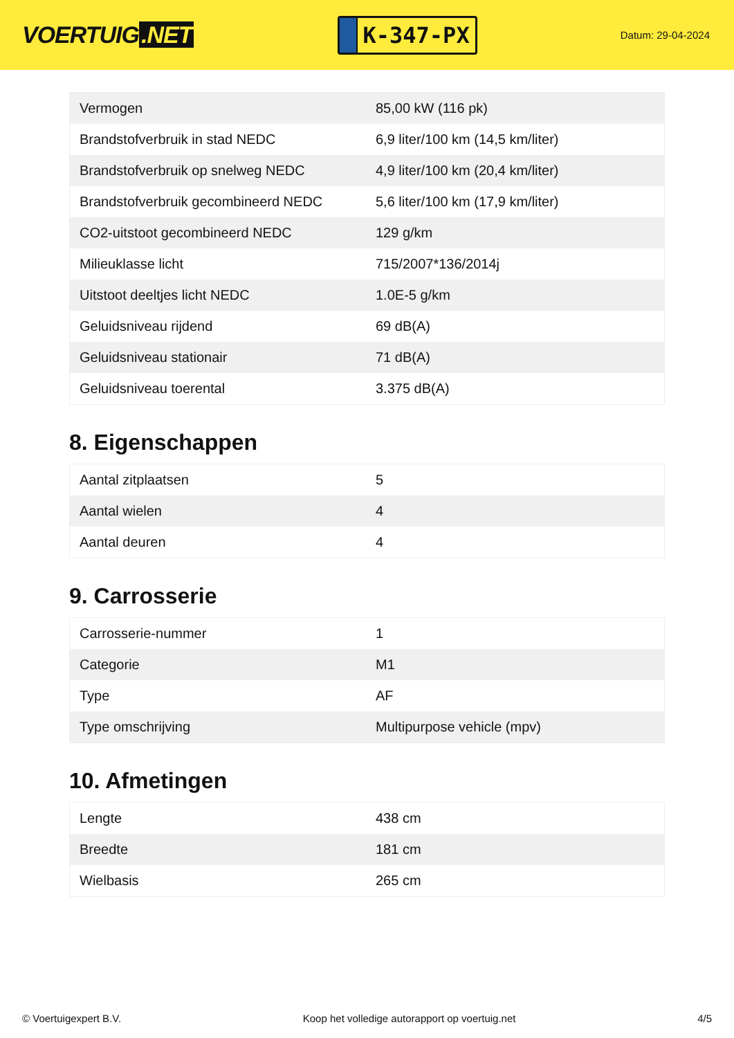VOERTUIG.NET
K-347-PX
Datum: 29-04-2024
| Vermogen | 85,00 kW (116 pk) |
| Brandstofverbruik in stad NEDC | 6,9 liter/100 km (14,5 km/liter) |
| Brandstofverbruik op snelweg NEDC | 4,9 liter/100 km (20,4 km/liter) |
| Brandstofverbruik gecombineerd NEDC | 5,6 liter/100 km (17,9 km/liter) |
| CO2-uitstoot gecombineerd NEDC | 129 g/km |
| Milieuklasse licht | 715/2007*136/2014j |
| Uitstoot deeltjes licht NEDC | 1.0E-5 g/km |
| Geluidsniveau rijdend | 69 dB(A) |
| Geluidsniveau stationair | 71 dB(A) |
| Geluidsniveau toerental | 3.375 dB(A) |
8. Eigenschappen
| Aantal zitplaatsen | 5 |
| Aantal wielen | 4 |
| Aantal deuren | 4 |
9. Carrosserie
| Carrosserie-nummer | 1 |
| Categorie | M1 |
| Type | AF |
| Type omschrijving | Multipurpose vehicle (mpv) |
10. Afmetingen
| Lengte | 438 cm |
| Breedte | 181 cm |
| Wielbasis | 265 cm |
© Voertuigexpert B.V. Koop het volledige autorapport op voertuig.net 4/5